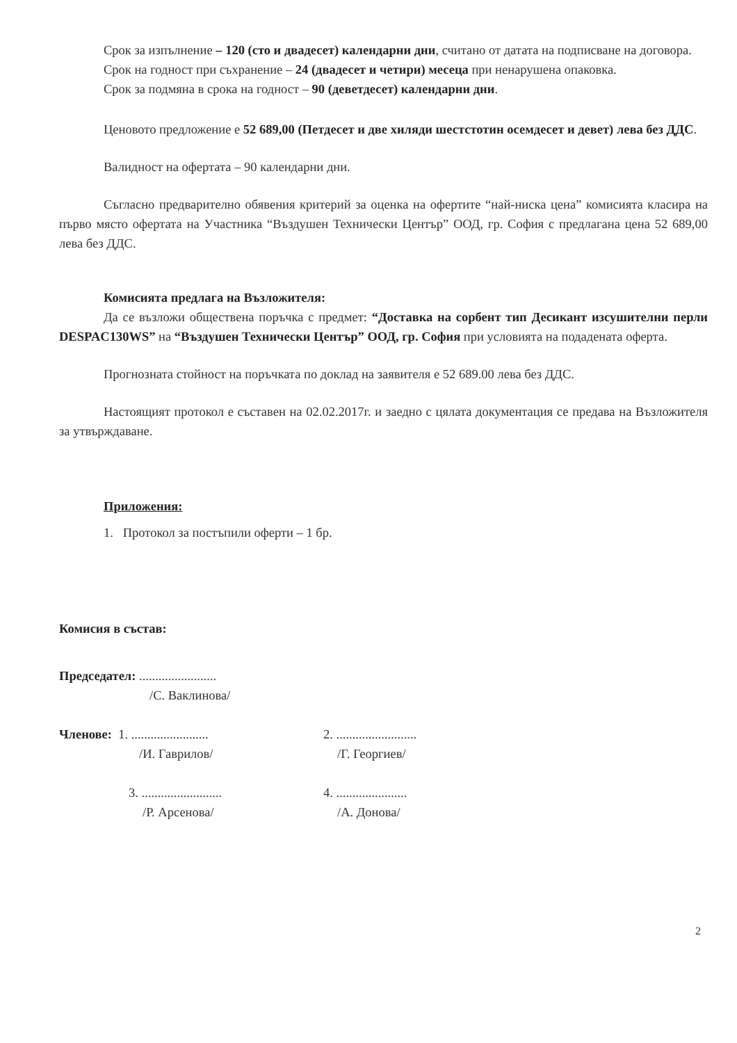Срок за изпълнение – 120 (сто и двадесет) календарни дни, считано от датата на подписване на договора.
Срок на годност при съхранение – 24 (двадесет и четири) месеца при ненарушена опаковка.
Срок за подмяна в срока на годност – 90 (деветдесет) календарни дни.
Ценовото предложение е 52 689,00 (Петдесет и две хиляди шестстотин осемдесет и девет) лева без ДДС.
Валидност на офертата – 90 календарни дни.
Съгласно предварително обявения критерий за оценка на офертите “най-ниска цена” комисията класира на първо място офертата на Участника “Въздушен Технически Център” ООД, гр. София с предлагана цена 52 689,00 лева без ДДС.
Комисията предлага на Възложителя:
Да се възложи обществена поръчка с предмет: “Доставка на сорбент тип Десикант изсушителни перли DESPAC130WS” на “Въздушен Технически Център” ООД, гр. София при условията на подадената оферта.
Прогнозната стойност на поръчката по доклад на заявителя е 52 689.00 лева без ДДС.
Настоящият протокол е съставен на 02.02.2017г. и заедно с цялата документация се предава на Възложителя за утвърждаване.
Приложения:
1. Протокол за постъпили оферти – 1 бр.
Комисия в състав:
Председател: ........................
/С. Ваклинова/
Членове: 1. ........................
/И. Гаврилов/
2. .........................
/Г. Георгиев/
3. .........................
/Р. Арсенова/
4. ......................
/А. Донова/
2